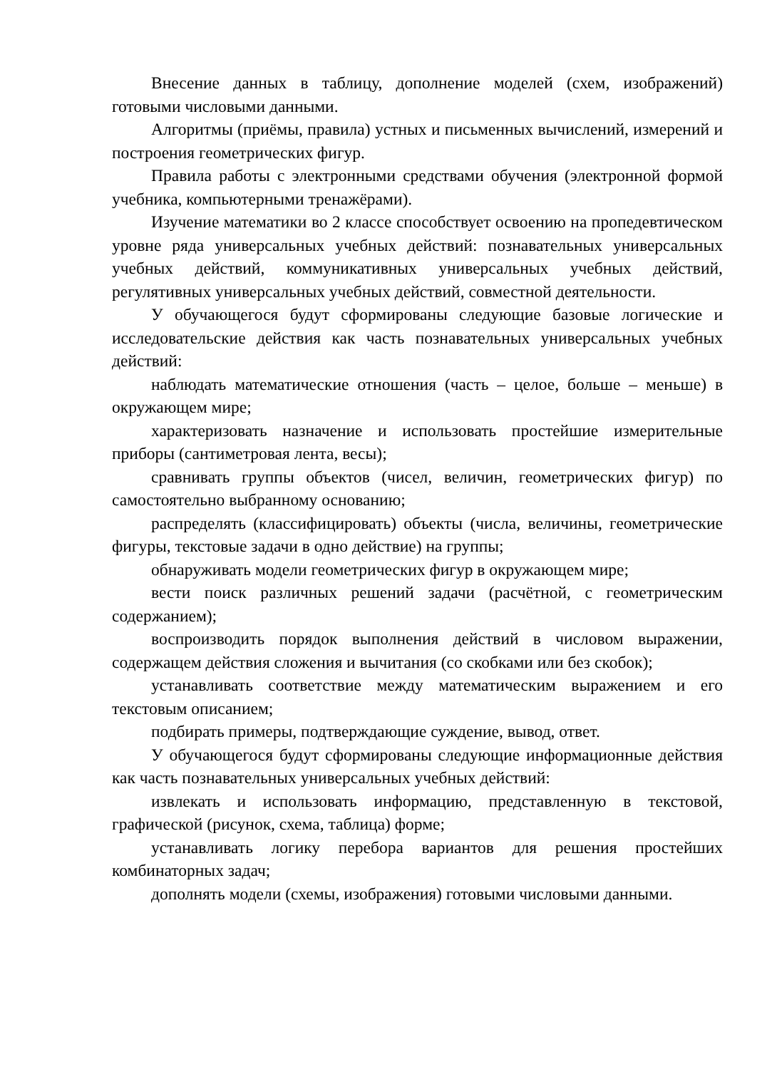Внесение данных в таблицу, дополнение моделей (схем, изображений) готовыми числовыми данными.
Алгоритмы (приёмы, правила) устных и письменных вычислений, измерений и построения геометрических фигур.
Правила работы с электронными средствами обучения (электронной формой учебника, компьютерными тренажёрами).
Изучение математики во 2 классе способствует освоению на пропедевтическом уровне ряда универсальных учебных действий: познавательных универсальных учебных действий, коммуникативных универсальных учебных действий, регулятивных универсальных учебных действий, совместной деятельности.
У обучающегося будут сформированы следующие базовые логические и исследовательские действия как часть познавательных универсальных учебных действий:
наблюдать математические отношения (часть – целое, больше – меньше) в окружающем мире;
характеризовать назначение и использовать простейшие измерительные приборы (сантиметровая лента, весы);
сравнивать группы объектов (чисел, величин, геометрических фигур) по самостоятельно выбранному основанию;
распределять (классифицировать) объекты (числа, величины, геометрические фигуры, текстовые задачи в одно действие) на группы;
обнаруживать модели геометрических фигур в окружающем мире;
вести поиск различных решений задачи (расчётной, с геометрическим содержанием);
воспроизводить порядок выполнения действий в числовом выражении, содержащем действия сложения и вычитания (со скобками или без скобок);
устанавливать соответствие между математическим выражением и его текстовым описанием;
подбирать примеры, подтверждающие суждение, вывод, ответ.
У обучающегося будут сформированы следующие информационные действия как часть познавательных универсальных учебных действий:
извлекать и использовать информацию, представленную в текстовой, графической (рисунок, схема, таблица) форме;
устанавливать логику перебора вариантов для решения простейших комбинаторных задач;
дополнять модели (схемы, изображения) готовыми числовыми данными.